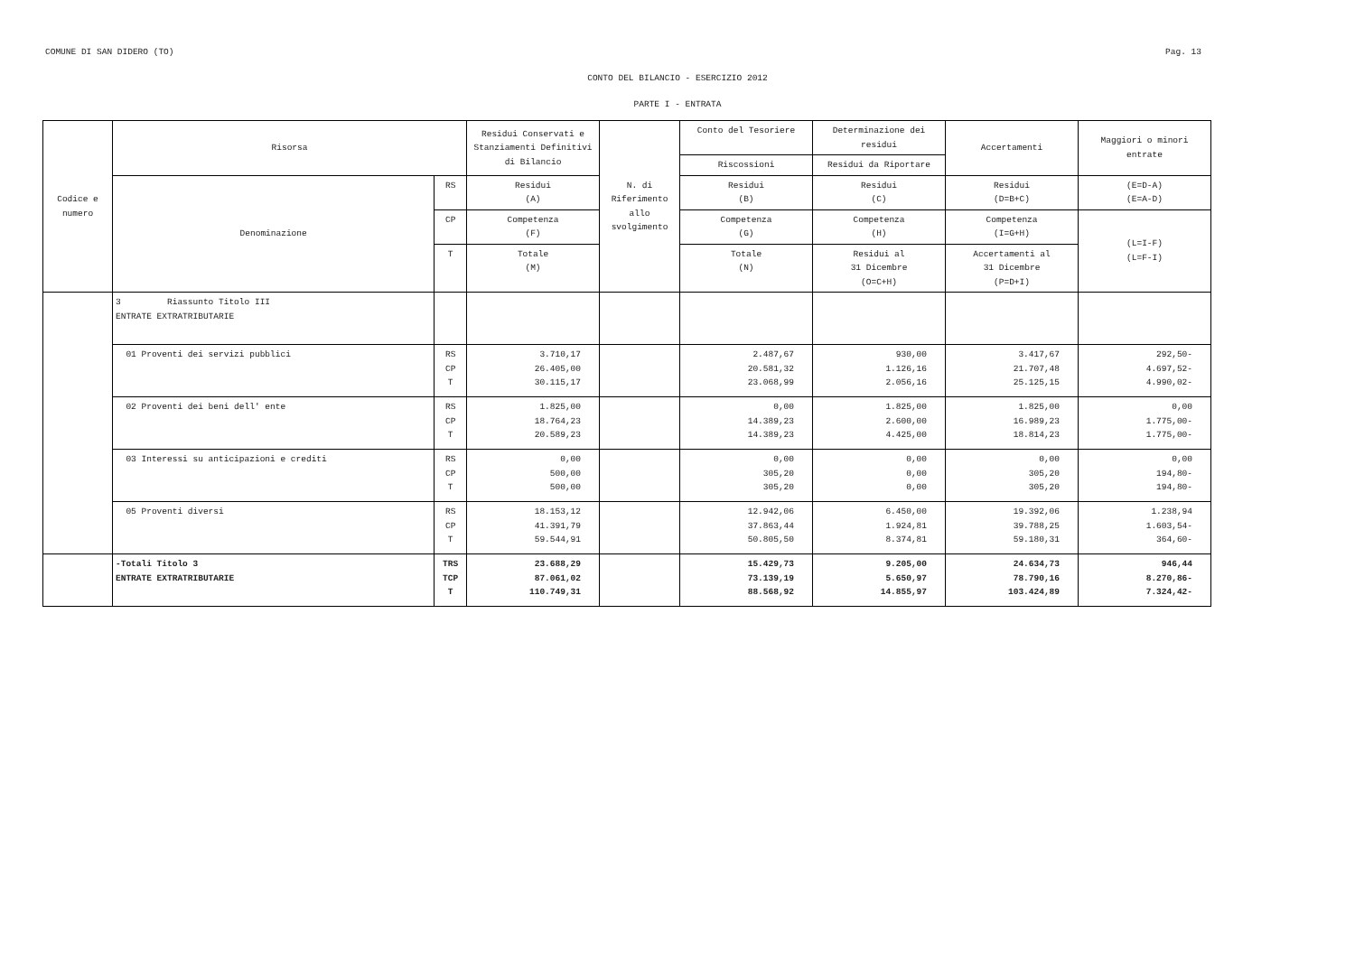COMUNE DI SAN DIDERO (TO) Pag. 13
CONTO DEL BILANCIO - ESERCIZIO 2012
PARTE I - ENTRATA
| Codice e numero | Risorsa | | Residui Conservati e Stanziamenti Definitivi di Bilancio | N. di Riferimento allo svolgimento | Conto del Tesoriere | Determinazione dei residui | Accertamenti | Maggiori o minori entrate |
| --- | --- | --- | --- | --- | --- | --- | --- | --- |
| | | | | | Riscossioni | Residui da Riportare | | |
| | Denominazione | RS | Residui (A) | | Residui (B) | Residui (C) | Residui (D=B+C) | (E=D-A) (E=A-D) |
| | | CP | Competenza (F) | | Competenza (G) | Competenza (H) | Competenza (I=G+H) | (L=I-F) (L=F-I) |
| | | T | Totale (M) | | Totale (N) | Residui al 31 Dicembre (O=C+H) | Accertamenti al 31 Dicembre (P=D+I) | |
| | 3 Riassunto Titolo III ENTRATE EXTRATRIBUTARIE | | | | | | | |
| | 01 Proventi dei servizi pubblici | RS CP T | 3.710,17 26.405,00 30.115,17 | | 2.487,67 20.581,32 23.068,99 | 930,00 1.126,16 2.056,16 | 3.417,67 21.707,48 25.125,15 | 292,50- 4.697,52- 4.990,02- |
| | 02 Proventi dei beni dell' ente | RS CP T | 1.825,00 18.764,23 20.589,23 | | 0,00 14.389,23 14.389,23 | 1.825,00 2.600,00 4.425,00 | 1.825,00 16.989,23 18.814,23 | 0,00 1.775,00- 1.775,00- |
| | 03 Interessi su anticipazioni e crediti | RS CP T | 0,00 500,00 500,00 | | 0,00 305,20 305,20 | 0,00 0,00 0,00 | 0,00 305,20 305,20 | 0,00 194,80- 194,80- |
| | 05 Proventi diversi | RS CP T | 18.153,12 41.391,79 59.544,91 | | 12.942,06 37.863,44 50.805,50 | 6.450,00 1.924,81 8.374,81 | 19.392,06 39.788,25 59.180,31 | 1.238,94 1.603,54- 364,60- |
| | -Totali Titolo 3 ENTRATE EXTRATRIBUTARIE | TRS TCP T | 23.688,29 87.061,02 110.749,31 | | 15.429,73 73.139,19 88.568,92 | 9.205,00 5.650,97 14.855,97 | 24.634,73 78.790,16 103.424,89 | 946,44 8.270,86- 7.324,42- |